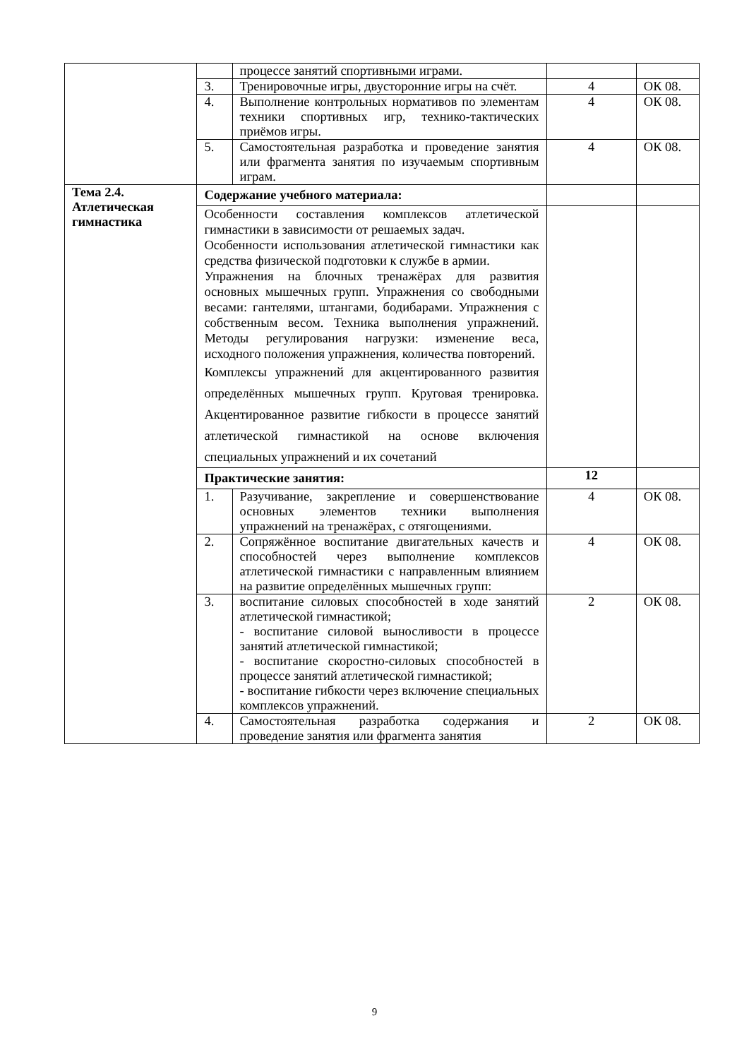| | | процессе занятий спортивными играми. | | |
| | 3. | Тренировочные игры, двусторонние игры на счёт. | 4 | ОК 08. |
| | 4. | Выполнение контрольных нормативов по элементам техники спортивных игр, технико-тактических приёмов игры. | 4 | ОК 08. |
| | 5. | Самостоятельная разработка и проведение занятия или фрагмента занятия по изучаемым спортивным играм. | 4 | ОК 08. |
| Тема 2.4. Атлетическая гимнастика | Содержание учебного материала: | | | |
| | Особенности составления комплексов атлетической гимнастики в зависимости от решаемых задач. Особенности использования атлетической гимнастики как средства физической подготовки к службе в армии. Упражнения на блочных тренажёрах для развития основных мышечных групп. Упражнения со свободными весами: гантелями, штангами, бодибарами. Упражнения с собственным весом. Техника выполнения упражнений. Методы регулирования нагрузки: изменение веса, исходного положения упражнения, количества повторений. Комплексы упражнений для акцентированного развития определённых мышечных групп. Круговая тренировка. Акцентированное развитие гибкости в процессе занятий атлетической гимнастикой на основе включения специальных упражнений и их сочетаний | | | |
| | Практические занятия: | | 12 | |
| | 1. | Разучивание, закрепление и совершенствование основных элементов техники выполнения упражнений на тренажёрах, с отягощениями. | 4 | ОК 08. |
| | 2. | Сопряжённое воспитание двигательных качеств и способностей через выполнение комплексов атлетической гимнастики с направленным влиянием на развитие определённых мышечных групп: | 4 | ОК 08. |
| | 3. | воспитание силовых способностей в ходе занятий атлетической гимнастикой; - воспитание силовой выносливости в процессе занятий атлетической гимнастикой; - воспитание скоростно-силовых способностей в процессе занятий атлетической гимнастикой; - воспитание гибкости через включение специальных комплексов упражнений. | 2 | ОК 08. |
| | 4. | Самостоятельная разработка содержания и проведение занятия или фрагмента занятия | 2 | ОК 08. |
9